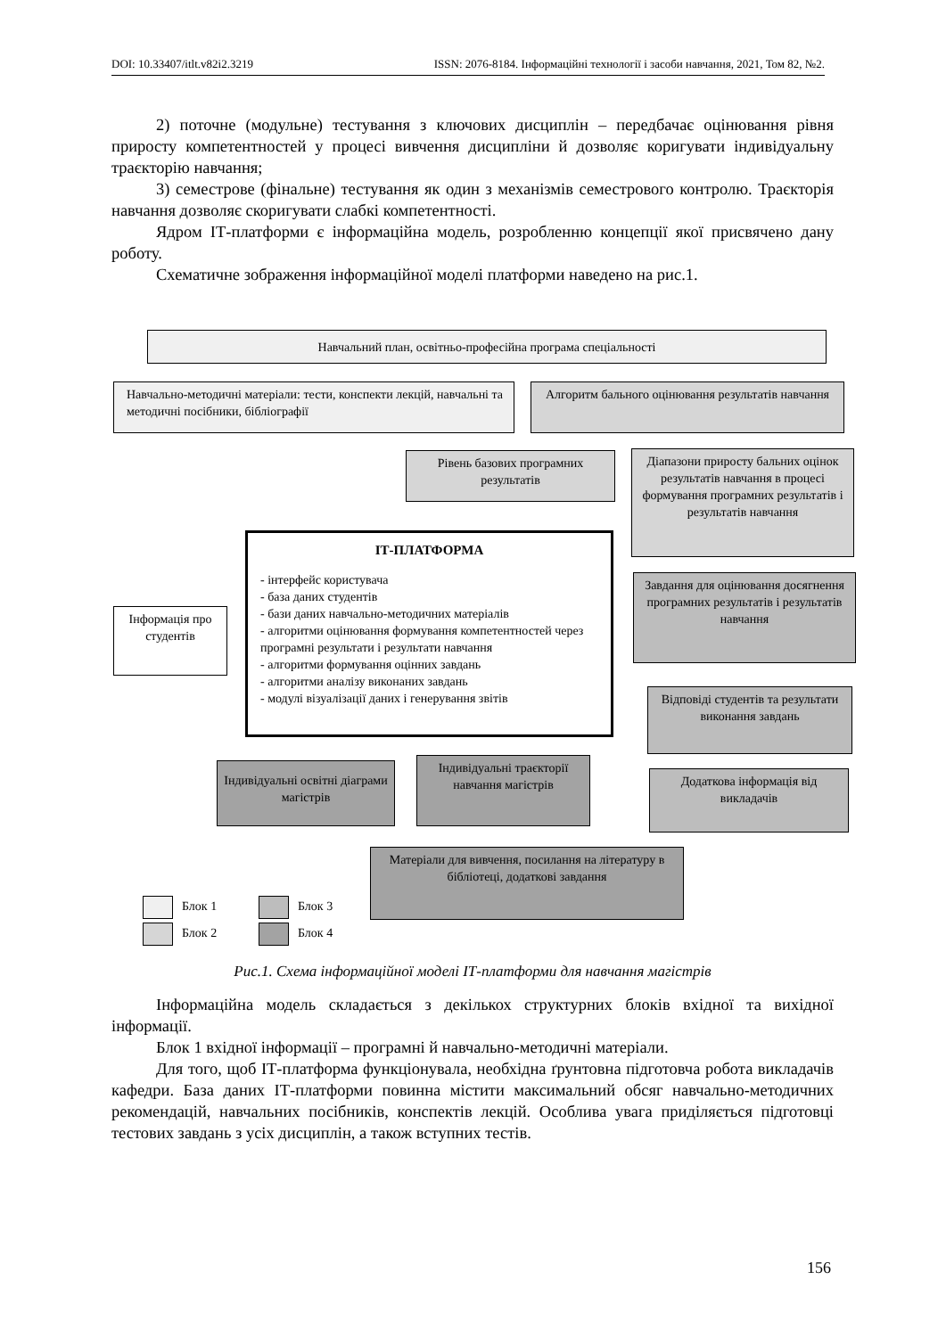DOI: 10.33407/itlt.v82i2.3219 ISSN: 2076-8184. Інформаційні технології і засоби навчання, 2021, Том 82, №2.
2) поточне (модульне) тестування з ключових дисциплін – передбачає оцінювання рівня приросту компетентностей у процесі вивчення дисципліни й дозволяє коригувати індивідуальну траєкторію навчання;
3) семестрове (фінальне) тестування як один з механізмів семестрового контролю. Траєкторія навчання дозволяє скоригувати слабкі компетентності.
Ядром ІТ-платформи є інформаційна модель, розробленню концепції якої присвячено дану роботу.
Схематичне зображення інформаційної моделі платформи наведено на рис.1.
Навчальний план, освітньо-професійна програма спеціальності
Навчально-методичні матеріали: тести, конспекти лекцій, навчальні та методичні посібники, бібліографії
Алгоритм бального оцінювання результатів навчання
Рівень базових програмних результатів
Діапазони приросту бальних оцінок результатів навчання в процесі формування програмних результатів і результатів навчання
ІТ-ПЛАТФОРМА
- інтерфейс користувача
- база даних студентів
- бази даних навчально-методичних матеріалів
- алгоритми оцінювання формування компетентностей через програмні результати і результати навчання
- алгоритми формування оцінних завдань
- алгоритми аналізу виконаних завдань
- модулі візуалізації даних і генерування звітів
Інформація про студентів
Завдання для оцінювання досягнення програмних результатів і результатів навчання
Відповіді студентів та результати виконання завдань
Індивідуальні освітні діаграми магістрів
Індивідуальні траєкторії навчання магістрів
Додаткова інформація від викладачів
Матеріали для вивчення, посилання на літературу в бібліотеці, додаткові завдання
Блок 1
Блок 2
Блок 3
Блок 4
Рис.1. Схема інформаційної моделі ІТ-платформи для навчання магістрів
Інформаційна модель складається з декількох структурних блоків вхідної та вихідної інформації.
Блок 1 вхідної інформації – програмні й навчально-методичні матеріали.
Для того, щоб ІТ-платформа функціонувала, необхідна ґрунтовна підготовча робота викладачів кафедри. База даних ІТ-платформи повинна містити максимальний обсяг навчально-методичних рекомендацій, навчальних посібників, конспектів лекцій. Особлива увага приділяється підготовці тестових завдань з усіх дисциплін, а також вступних тестів.
156